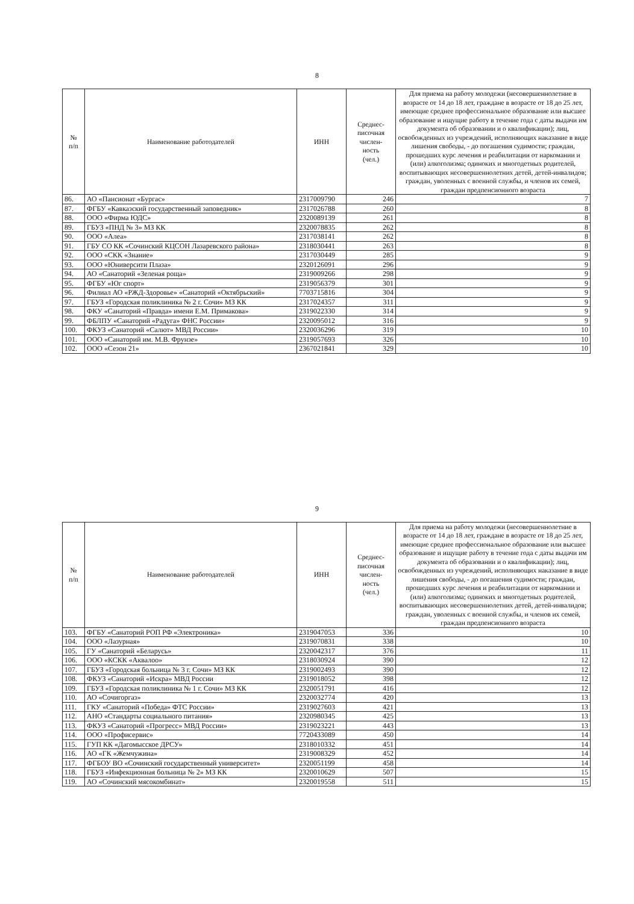8
| № п/п | Наименование работодателей | ИНН | Среднес- писочная числен- ность (чел.) | Для приема на работу молодежи (несовершеннолетние в возрасте от 14 до 18 лет, граждане в возрасте от 18 до 25 лет, имеющие среднее профессиональное образование или высшее образование и ищущие работу в течение года с даты выдачи им документа об образовании и о квалификации); лиц, освобожденных из учреждений, исполняющих наказание в виде лишения свободы, - до погашения судимости; граждан, прошедших курс лечения и реабилитации от наркомании и (или) алкоголизма; одиноких и многодетных родителей, воспитывающих несовершеннолетних детей, детей-инвалидов; граждан, уволенных с военной службы, и членов их семей, граждан предпенсионного возраста |
| --- | --- | --- | --- | --- |
| 86. | АО «Пансионат «Бургас» | 2317009790 | 246 | 7 |
| 87. | ФГБУ «Кавказский государственный заповедник» | 2317026788 | 260 | 8 |
| 88. | ООО «Фирма ЮДС» | 2320089139 | 261 | 8 |
| 89. | ГБУЗ «ПНД № 3» МЗ КК | 2320078835 | 262 | 8 |
| 90. | ООО «Алеа» | 2317038141 | 262 | 8 |
| 91. | ГБУ СО КК «Сочинский КЦСОН Лазаревского района» | 2318030441 | 263 | 8 |
| 92. | ООО «СКК «Знание» | 2317030449 | 285 | 9 |
| 93. | ООО «Юниверсити Плаза» | 2320126091 | 296 | 9 |
| 94. | АО «Санаторий «Зеленая роща» | 2319009266 | 298 | 9 |
| 95. | ФГБУ «Юг спорт» | 2319056379 | 301 | 9 |
| 96. | Филиал АО «РЖД-Здоровье» «Санаторий «Октябрьский» | 7703715816 | 304 | 9 |
| 97. | ГБУЗ «Городская поликлиника № 2 г. Сочи» МЗ КК | 2317024357 | 311 | 9 |
| 98. | ФКУ «Санаторий «Правда» имени Е.М. Примакова» | 2319022330 | 314 | 9 |
| 99. | ФБЛПУ «Санаторий «Радуга» ФНС России» | 2320095012 | 316 | 9 |
| 100. | ФКУЗ «Санаторий «Салют» МВД России» | 2320036296 | 319 | 10 |
| 101. | ООО «Санаторий им. М.В. Фрунзе» | 2319057693 | 326 | 10 |
| 102. | ООО «Сезон 21» | 2367021841 | 329 | 10 |
9
| № п/п | Наименование работодателей | ИНН | Среднес- писочная числен- ность (чел.) | Для приема на работу молодежи (несовершеннолетние в возрасте от 14 до 18 лет, граждане в возрасте от 18 до 25 лет, имеющие среднее профессиональное образование или высшее образование и ищущие работу в течение года с даты выдачи им документа об образовании и о квалификации); лиц, освобожденных из учреждений, исполняющих наказание в виде лишения свободы, - до погашения судимости; граждан, прошедших курс лечения и реабилитации от наркомании и (или) алкоголизма; одиноких и многодетных родителей, воспитывающих несовершеннолетних детей, детей-инвалидов; граждан, уволенных с военной службы, и членов их семей, граждан предпенсионного возраста |
| --- | --- | --- | --- | --- |
| 103. | ФГБУ «Санаторий РОП РФ «Электроника» | 2319047053 | 336 | 10 |
| 104. | ООО «Лазурная» | 2319070831 | 338 | 10 |
| 105. | ГУ «Санаторий «Беларусь» | 2320042317 | 376 | 11 |
| 106. | ООО «КСКК «Аквалоо» | 2318030924 | 390 | 12 |
| 107. | ГБУЗ «Городская больница № 3 г. Сочи» МЗ КК | 2319002493 | 390 | 12 |
| 108. | ФКУЗ «Санаторий «Искра» МВД России | 2319018052 | 398 | 12 |
| 109. | ГБУЗ «Городская поликлиника № 1 г. Сочи» МЗ КК | 2320051791 | 416 | 12 |
| 110. | АО «Сочигоргаз» | 2320032774 | 420 | 13 |
| 111. | ГКУ «Санаторий «Победа» ФТС России» | 2319027603 | 421 | 13 |
| 112. | АНО «Стандарты социального питания» | 2320980345 | 425 | 13 |
| 113. | ФКУЗ «Санаторий «Прогресс» МВД России» | 2319023221 | 443 | 13 |
| 114. | ООО «Профисервис» | 7720433089 | 450 | 14 |
| 115. | ГУП КК «Дагомысское ДРСУ» | 2318010332 | 451 | 14 |
| 116. | АО «ГК «Жемчужина» | 2319008329 | 452 | 14 |
| 117. | ФГБОУ ВО «Сочинский государственный университет» | 2320051199 | 458 | 14 |
| 118. | ГБУЗ «Инфекционная больница № 2» МЗ КК | 2320010629 | 507 | 15 |
| 119. | АО «Сочинский мясокомбинат» | 2320019558 | 511 | 15 |